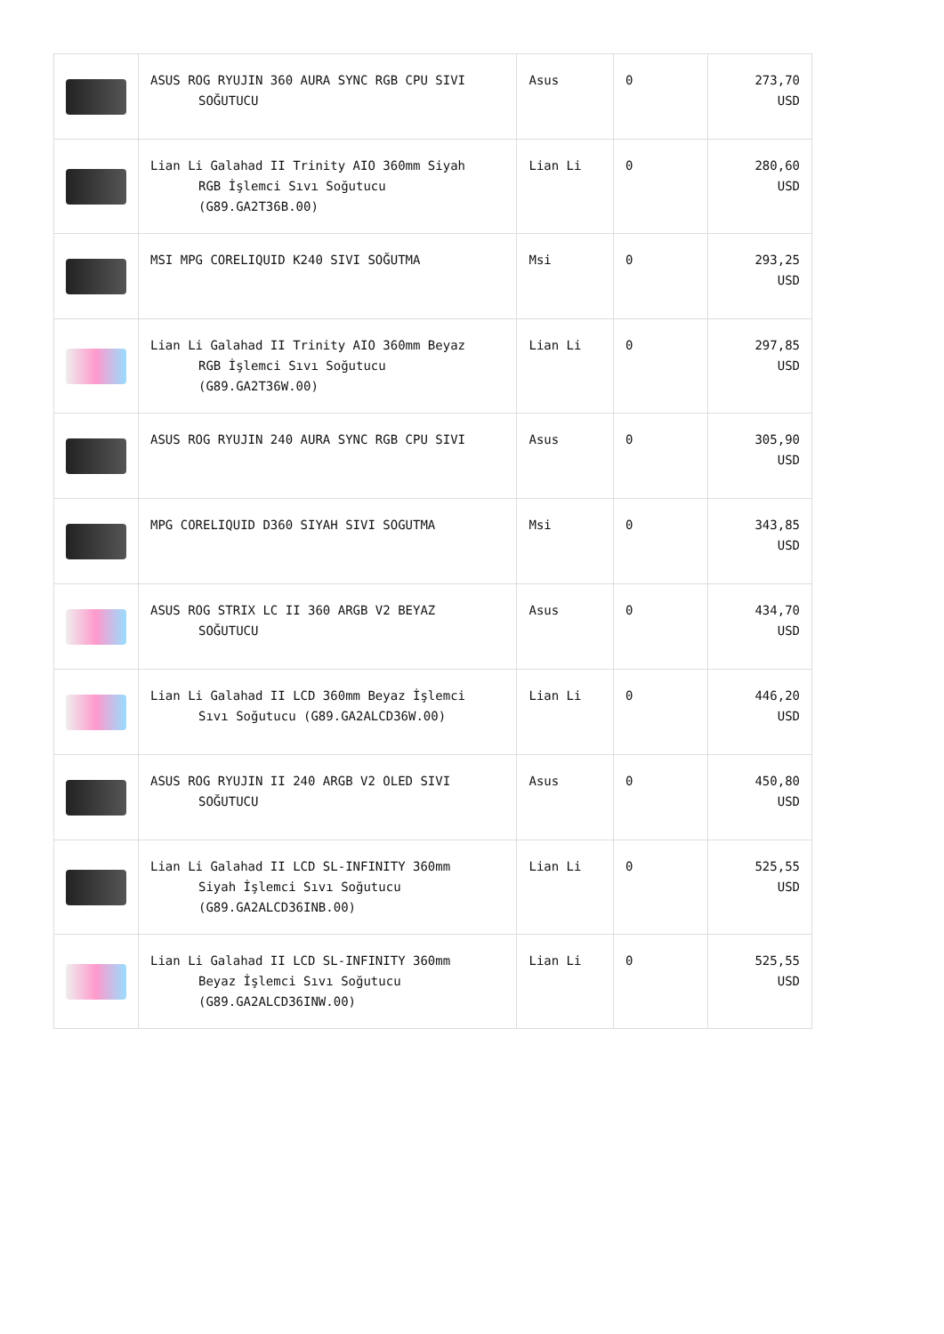| | ASUS ROG RYUJIN 360 AURA SYNC RGB CPU SIVI SOĞUTUCU | Asus | 0 | 273,70 USD |
| | Lian Li Galahad II Trinity AIO 360mm Siyah RGB İşlemci Sıvı Soğutucu (G89.GA2T36B.00) | Lian Li | 0 | 280,60 USD |
| | MSI MPG CORELIQUID K240 SIVI SOĞUTMA | Msi | 0 | 293,25 USD |
| | Lian Li Galahad II Trinity AIO 360mm Beyaz RGB İşlemci Sıvı Soğutucu (G89.GA2T36W.00) | Lian Li | 0 | 297,85 USD |
| | ASUS ROG RYUJIN 240 AURA SYNC RGB CPU SIVI | Asus | 0 | 305,90 USD |
| | MPG CORELIQUID D360 SIYAH SIVI SOGUTMA | Msi | 0 | 343,85 USD |
| | ASUS ROG STRIX LC II 360 ARGB V2 BEYAZ SOĞUTUCU | Asus | 0 | 434,70 USD |
| | Lian Li Galahad II LCD 360mm Beyaz İşlemci Sıvı Soğutucu (G89.GA2ALCD36W.00) | Lian Li | 0 | 446,20 USD |
| | ASUS ROG RYUJIN II 240 ARGB V2 OLED SIVI SOĞUTUCU | Asus | 0 | 450,80 USD |
| | Lian Li Galahad II LCD SL-INFINITY 360mm Siyah İşlemci Sıvı Soğutucu (G89.GA2ALCD36INB.00) | Lian Li | 0 | 525,55 USD |
| | Lian Li Galahad II LCD SL-INFINITY 360mm Beyaz İşlemci Sıvı Soğutucu (G89.GA2ALCD36INW.00) | Lian Li | 0 | 525,55 USD |